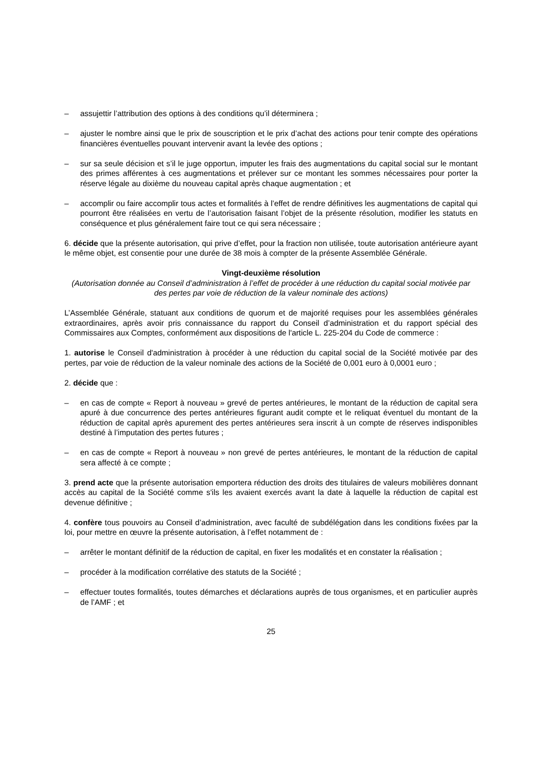– assujettir l’attribution des options à des conditions qu’il déterminera ;
– ajuster le nombre ainsi que le prix de souscription et le prix d’achat des actions pour tenir compte des opérations financières éventuelles pouvant intervenir avant la levée des options ;
– sur sa seule décision et s’il le juge opportun, imputer les frais des augmentations du capital social sur le montant des primes afférentes à ces augmentations et prélever sur ce montant les sommes nécessaires pour porter la réserve légale au dixième du nouveau capital après chaque augmentation ; et
– accomplir ou faire accomplir tous actes et formalités à l’effet de rendre définitives les augmentations de capital qui pourront être réalisées en vertu de l’autorisation faisant l’objet de la présente résolution, modifier les statuts en conséquence et plus généralement faire tout ce qui sera nécessaire ;
6. décide que la présente autorisation, qui prive d’effet, pour la fraction non utilisée, toute autorisation antérieure ayant le même objet, est consentie pour une durée de 38 mois à compter de la présente Assemblée Générale.
Vingt-deuxième résolution
(Autorisation donnée au Conseil d’administration à l’effet de procéder à une réduction du capital social motivée par des pertes par voie de réduction de la valeur nominale des actions)
L’Assemblée Générale, statuant aux conditions de quorum et de majorité requises pour les assemblées générales extraordinaires, après avoir pris connaissance du rapport du Conseil d’administration et du rapport spécial des Commissaires aux Comptes, conformément aux dispositions de l'article L. 225-204 du Code de commerce :
1. autorise le Conseil d'administration à procéder à une réduction du capital social de la Société motivée par des pertes, par voie de réduction de la valeur nominale des actions de la Société de 0,001 euro à 0,0001 euro ;
2. décide que :
– en cas de compte « Report à nouveau » grevé de pertes antérieures, le montant de la réduction de capital sera apuré à due concurrence des pertes antérieures figurant audit compte et le reliquat éventuel du montant de la réduction de capital après apurement des pertes antérieures sera inscrit à un compte de réserves indisponibles destiné à l’imputation des pertes futures ;
– en cas de compte « Report à nouveau » non grevé de pertes antérieures, le montant de la réduction de capital sera affecté à ce compte ;
3. prend acte que la présente autorisation emportera réduction des droits des titulaires de valeurs mobilières donnant accès au capital de la Société comme s'ils les avaient exercés avant la date à laquelle la réduction de capital est devenue définitive ;
4. confère tous pouvoirs au Conseil d’administration, avec faculté de subdélégation dans les conditions fixées par la loi, pour mettre en œuvre la présente autorisation, à l’effet notamment de :
– arrêter le montant définitif de la réduction de capital, en fixer les modalités et en constater la réalisation ;
– procéder à la modification corrélative des statuts de la Société ;
– effectuer toutes formalités, toutes démarches et déclarations auprès de tous organismes, et en particulier auprès de l’AMF ; et
25